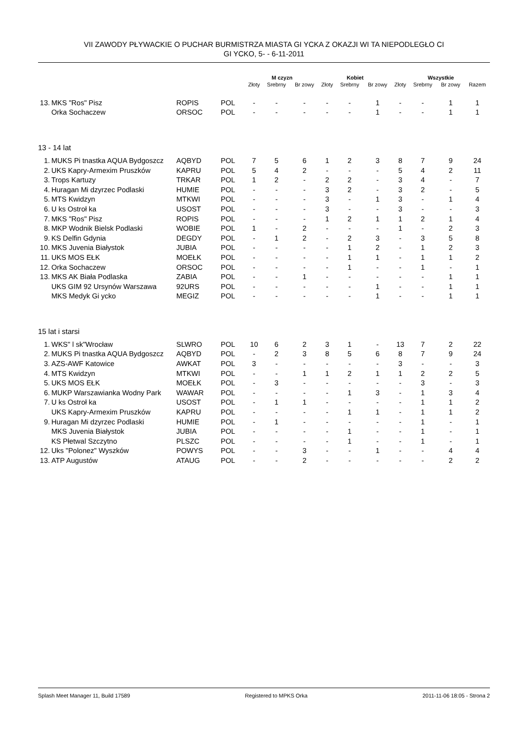VII ZAWODY PŁYWACKIE O PUCHAR BURMISTRZA MIASTA GI YCKA Z OKAZJI WI TA NIEPODLEGŁO CI
GI YCKO, 5- - 6-11-2011
| | | | | M czyzn | | | Kobiet | | | Wszystkie | | | |
| --- | --- | --- | --- | --- | --- | --- | --- | --- | --- | --- | --- | --- | --- |
| | | | | Złoty | Srebrny | Br zowy | Złoty | Srebrny | Br zowy | Złoty | Srebrny | Br zowy | Razem |
| 13. | MKS "Ros" Pisz | ROPIS | POL | - | - | - | - | - | 1 | - | - | 1 | 1 |
| | Orka Sochaczew | ORSOC | POL | - | - | - | - | - | 1 | - | - | 1 | 1 |
| 13 - 14 lat | | | | | | | | | | | | | |
| 1. | MUKS Pi tnastka AQUA Bydgoszcz | AQBYD | POL | 7 | 5 | 6 | 1 | 2 | 3 | 8 | 7 | 9 | 24 |
| 2. | UKS Kapry-Armexim Pruszków | KAPRU | POL | 5 | 4 | 2 | - | - | - | 5 | 4 | 2 | 11 |
| 3. | Trops Kartuzy | TRKAR | POL | 1 | 2 | - | 2 | 2 | - | 3 | 4 | - | 7 |
| 4. | Huragan Mi dzyrzec Podlaski | HUMIE | POL | - | - | - | 3 | 2 | - | 3 | 2 | - | 5 |
| 5. | MTS Kwidzyn | MTKWI | POL | - | - | - | 3 | - | 1 | 3 | - | 1 | 4 |
| 6. | U ks Ostroł ka | USOST | POL | - | - | - | 3 | - | - | 3 | - | - | 3 |
| 7. | MKS "Ros" Pisz | ROPIS | POL | - | - | - | 1 | 2 | 1 | 1 | 2 | 1 | 4 |
| 8. | MKP Wodnik Bielsk Podlaski | WOBIE | POL | 1 | - | 2 | - | - | - | 1 | - | 2 | 3 |
| 9. | KS Delfin Gdynia | DEGDY | POL | - | 1 | 2 | - | 2 | 3 | - | 3 | 5 | 8 |
| 10. | MKS Juvenia Białystok | JUBIA | POL | - | - | - | - | 1 | 2 | - | 1 | 2 | 3 |
| 11. | UKS MOS EŁK | MOEŁK | POL | - | - | - | - | 1 | 1 | - | 1 | 1 | 2 |
| 12. | Orka Sochaczew | ORSOC | POL | - | - | - | - | 1 | - | - | 1 | - | 1 |
| 13. | MKS AK Biała Podlaska | ZABIA | POL | - | - | 1 | - | - | - | - | - | 1 | 1 |
| | UKS GIM 92 Ursynów Warszawa | 92URS | POL | - | - | - | - | - | 1 | - | - | 1 | 1 |
| | MKS Medyk Gi ycko | MEGIZ | POL | - | - | - | - | - | 1 | - | - | 1 | 1 |
| 15 lat i starsi | | | | | | | | | | | | | |
| 1. | WKS" l sk"Wrocław | SLWRO | POL | 10 | 6 | 2 | 3 | 1 | - | 13 | 7 | 2 | 22 |
| 2. | MUKS Pi tnastka AQUA Bydgoszcz | AQBYD | POL | - | 2 | 3 | 8 | 5 | 6 | 8 | 7 | 9 | 24 |
| 3. | AZS-AWF Katowice | AWKAT | POL | 3 | - | - | - | - | - | 3 | - | - | 3 |
| 4. | MTS Kwidzyn | MTKWI | POL | - | - | 1 | 1 | 2 | 1 | 1 | 2 | 2 | 5 |
| 5. | UKS MOS EŁK | MOEŁK | POL | - | 3 | - | - | - | - | - | 3 | - | 3 |
| 6. | MUKP Warszawianka Wodny Park | WAWAR | POL | - | - | - | - | 1 | 3 | - | 1 | 3 | 4 |
| 7. | U ks Ostroł ka | USOST | POL | - | 1 | 1 | - | - | - | - | 1 | 1 | 2 |
| | UKS Kapry-Armexim Pruszków | KAPRU | POL | - | - | - | - | 1 | 1 | - | 1 | 1 | 2 |
| 9. | Huragan Mi dzyrzec Podlaski | HUMIE | POL | - | 1 | - | - | - | - | - | 1 | - | 1 |
| | MKS Juvenia Białystok | JUBIA | POL | - | - | - | - | 1 | - | - | 1 | - | 1 |
| | KS Płetwal Szczytno | PLSZC | POL | - | - | - | - | 1 | - | - | 1 | - | 1 |
| 12. | Uks "Polonez" Wyszków | POWYS | POL | - | - | 3 | - | - | 1 | - | - | 4 | 4 |
| 13. | ATP Augustów | ATAUG | POL | - | - | 2 | - | - | - | - | - | 2 | 2 |
Splash Meet Manager 11, Build 17589 Registered to MPKS Orka 2011-11-06 18:05 - Strona 2